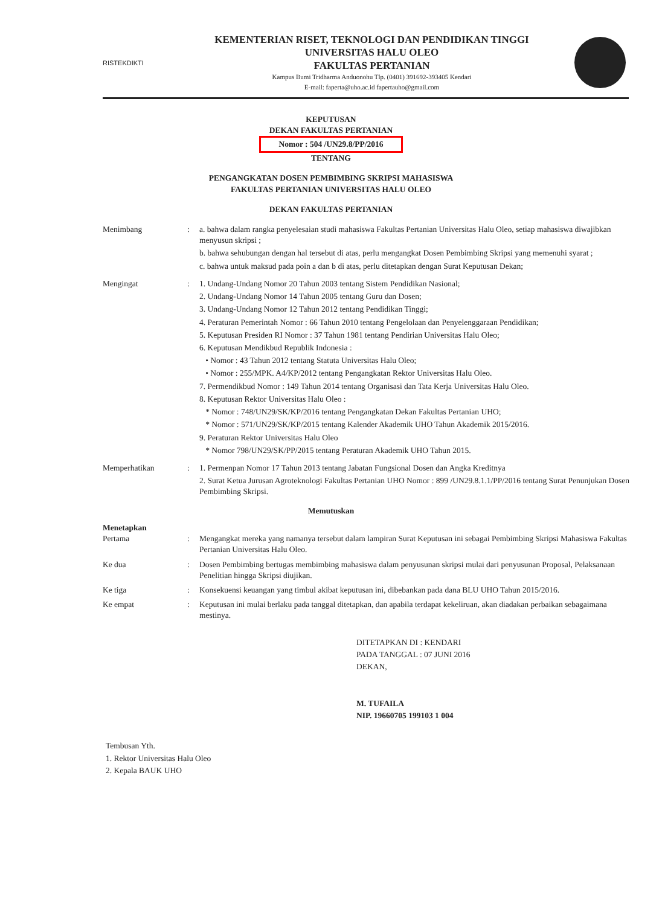RISTEKDIKTI
KEMENTERIAN RISET, TEKNOLOGI DAN PENDIDIKAN TINGGI
UNIVERSITAS HALU OLEO
FAKULTAS PERTANIAN
Kampus Bumi Tridharma Anduonohu Tlp. (0401) 391692-393405 Kendari
E-mail: faperta@uho.ac.id fapertauho@gmail.com
KEPUTUSAN
DEKAN FAKULTAS PERTANIAN
Nomor : 504 /UN29.8/PP/2016
TENTANG
PENGANGKATAN DOSEN PEMBIMBING SKRIPSI MAHASISWA
FAKULTAS PERTANIAN UNIVERSITAS HALU OLEO
DEKAN FAKULTAS PERTANIAN
Menimbang : a. bahwa dalam rangka penyelesaian studi mahasiswa Fakultas Pertanian Universitas Halu Oleo, setiap mahasiswa diwajibkan menyusun skripsi ;
b. bahwa sehubungan dengan hal tersebut di atas, perlu mengangkat Dosen Pembimbing Skripsi yang memenuhi syarat ;
c. bahwa untuk maksud pada poin a dan b di atas, perlu ditetapkan dengan Surat Keputusan Dekan;
Mengingat : 1. Undang-Undang Nomor 20 Tahun 2003 tentang Sistem Pendidikan Nasional;
2. Undang-Undang Nomor 14 Tahun 2005 tentang Guru dan Dosen;
3. Undang-Undang Nomor 12 Tahun 2012 tentang Pendidikan Tinggi;
4. Peraturan Pemerintah Nomor : 66 Tahun 2010 tentang Pengelolaan dan Penyelenggaraan Pendidikan;
5. Keputusan Presiden RI Nomor : 37 Tahun 1981 tentang Pendirian Universitas Halu Oleo;
6. Keputusan Mendikbud Republik Indonesia :
• Nomor : 43 Tahun 2012 tentang Statuta Universitas Halu Oleo;
• Nomor : 255/MPK. A4/KP/2012 tentang Pengangkatan Rektor Universitas Halu Oleo.
7. Permendikbud Nomor : 149 Tahun 2014 tentang Organisasi dan Tata Kerja Universitas Halu Oleo.
8. Keputusan Rektor Universitas Halu Oleo :
* Nomor : 748/UN29/SK/KP/2016 tentang Pengangkatan Dekan Fakultas Pertanian UHO;
* Nomor : 571/UN29/SK/KP/2015 tentang Kalender Akademik UHO Tahun Akademik 2015/2016.
9. Peraturan Rektor Universitas Halu Oleo
* Nomor 798/UN29/SK/PP/2015 tentang Peraturan Akademik UHO Tahun 2015.
Memperhatikan : 1. Permenpan Nomor 17 Tahun 2013 tentang Jabatan Fungsional Dosen dan Angka Kreditnya
2. Surat Ketua Jurusan Agroteknologi Fakultas Pertanian UHO Nomor : 899 /UN29.8.1.1/PP/2016 tentang Surat Penunjukan Dosen Pembimbing Skripsi.
Memutuskan
Menetapkan
Pertama
:
Mengangkat mereka yang namanya tersebut dalam lampiran Surat Keputusan ini sebagai Pembimbing Skripsi Mahasiswa Fakultas Pertanian Universitas Halu Oleo.
Ke dua : Dosen Pembimbing bertugas membimbing mahasiswa dalam penyusunan skripsi mulai dari penyusunan Proposal, Pelaksanaan Penelitian hingga Skripsi diujikan.
Ke tiga : Konsekuensi keuangan yang timbul akibat keputusan ini, dibebankan pada dana BLU UHO Tahun 2015/2016.
Ke empat : Keputusan ini mulai berlaku pada tanggal ditetapkan, dan apabila terdapat kekeliruan, akan diadakan perbaikan sebagaimana mestinya.
DITETAPKAN DI : KENDARI
PADA TANGGAL : 07 JUNI 2016
DEKAN,
M. TUFAILA
NIP. 19660705 199103 1 004
Tembusan Yth.
1. Rektor Universitas Halu Oleo
2. Kepala BAUK UHO